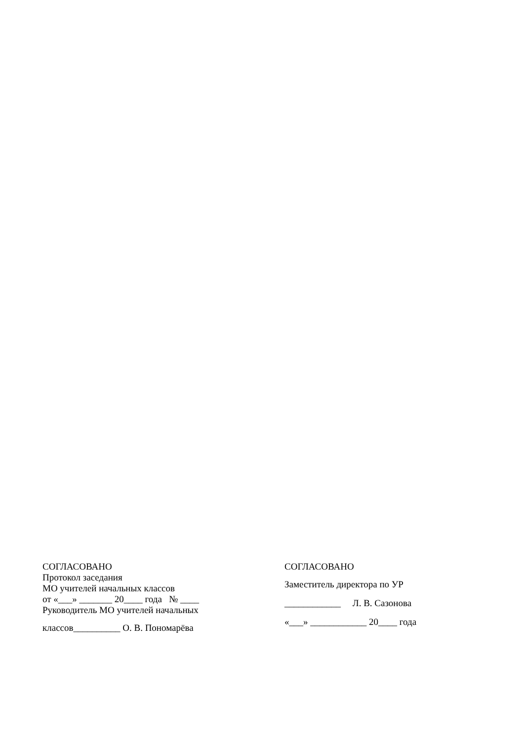СОГЛАСОВАНО
Протокол заседания
МО учителей начальных классов
от «___» _______ 20____ года № ____
Руководитель МО учителей начальных
классов__________ О. В. Пономарёва
СОГЛАСОВАНО
Заместитель директора по УР
____________ Л. В. Сазонова
«___» ____________ 20____ года